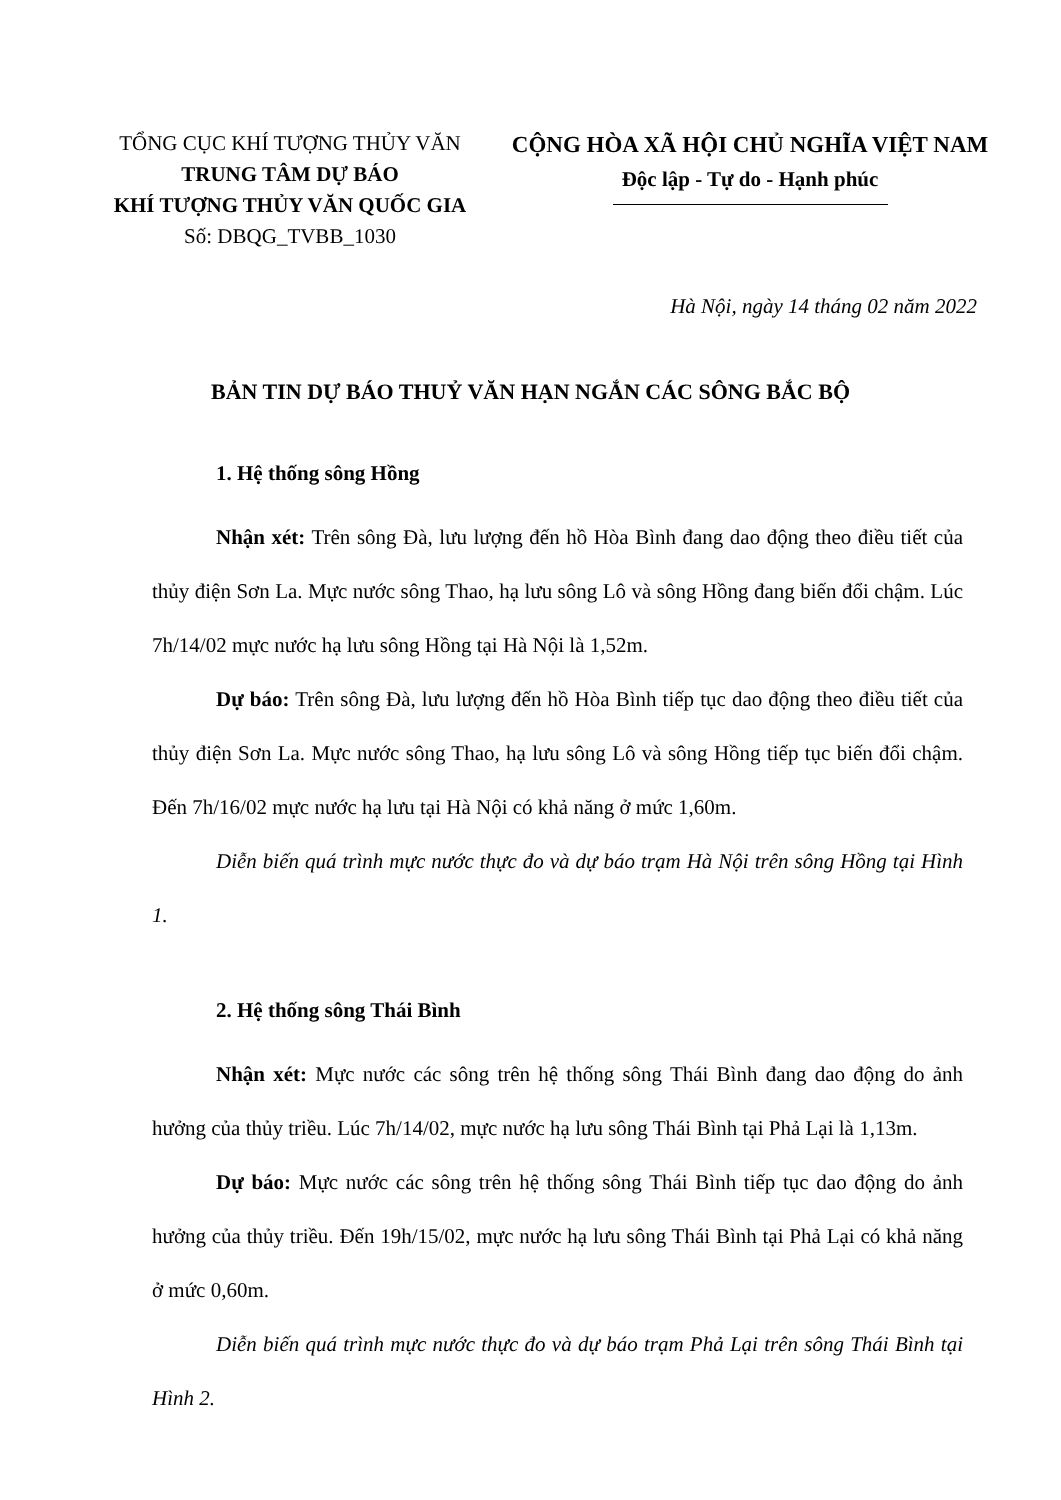TỔNG CỤC KHÍ TƯỢNG THỦY VĂN
TRUNG TÂM DỰ BÁO
KHÍ TƯỢNG THỦY VĂN QUỐC GIA
Số: DBQG_TVBB_1030
CỘNG HÒA XÃ HỘI CHỦ NGHĨA VIỆT NAM
Độc lập - Tự do - Hạnh phúc
Hà Nội, ngày 14 tháng 02 năm 2022
BẢN TIN DỰ BÁO THUỶ VĂN HẠN NGẮN CÁC SÔNG BẮC BỘ
1. Hệ thống sông Hồng
Nhận xét: Trên sông Đà, lưu lượng đến hồ Hòa Bình đang dao động theo điều tiết của thủy điện Sơn La. Mực nước sông Thao, hạ lưu sông Lô và sông Hồng đang biến đổi chậm. Lúc 7h/14/02 mực nước hạ lưu sông Hồng tại Hà Nội là 1,52m.
Dự báo: Trên sông Đà, lưu lượng đến hồ Hòa Bình tiếp tục dao động theo điều tiết của thủy điện Sơn La. Mực nước sông Thao, hạ lưu sông Lô và sông Hồng tiếp tục biến đổi chậm. Đến 7h/16/02 mực nước hạ lưu tại Hà Nội có khả năng ở mức 1,60m.
Diễn biến quá trình mực nước thực đo và dự báo trạm Hà Nội trên sông Hồng tại Hình 1.
2. Hệ thống sông Thái Bình
Nhận xét: Mực nước các sông trên hệ thống sông Thái Bình đang dao động do ảnh hưởng của thủy triều. Lúc 7h/14/02, mực nước hạ lưu sông Thái Bình tại Phả Lại là 1,13m.
Dự báo: Mực nước các sông trên hệ thống sông Thái Bình tiếp tục dao động do ảnh hưởng của thủy triều. Đến 19h/15/02, mực nước hạ lưu sông Thái Bình tại Phả Lại có khả năng ở mức 0,60m.
Diễn biến quá trình mực nước thực đo và dự báo trạm Phả Lại trên sông Thái Bình tại Hình 2.